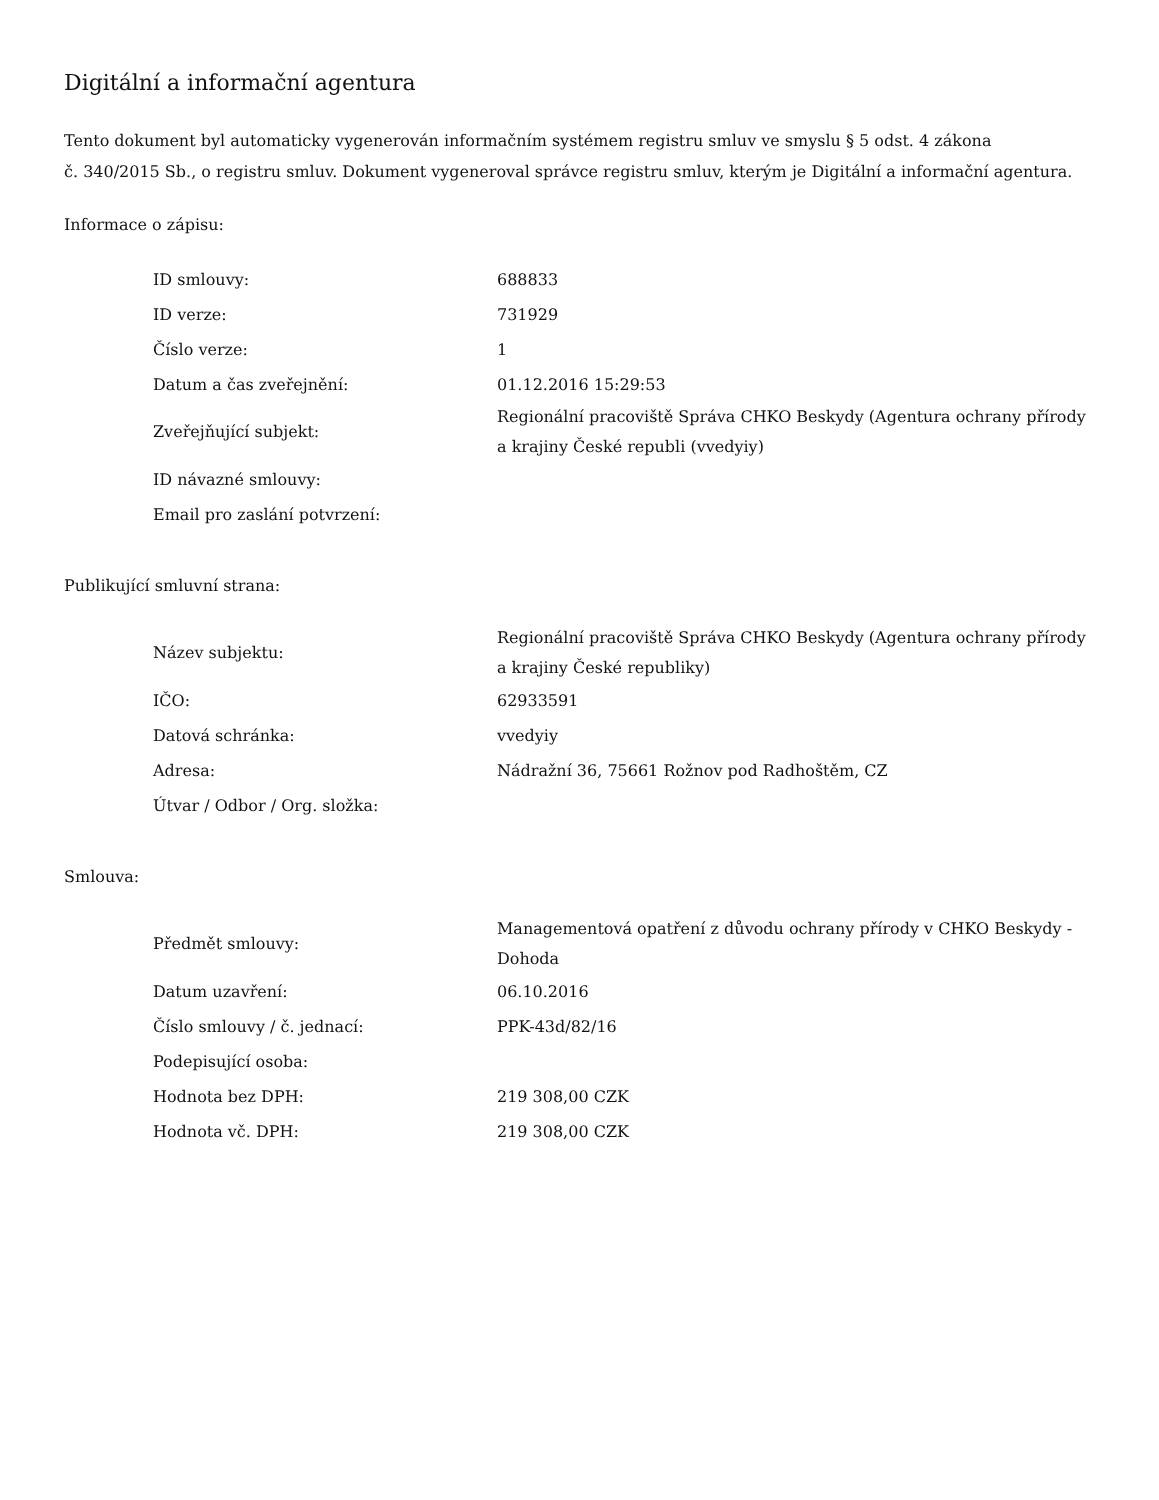Digitální a informační agentura
Tento dokument byl automaticky vygenerován informačním systémem registru smluv ve smyslu § 5 odst. 4 zákona
č. 340/2015 Sb., o registru smluv. Dokument vygeneroval správce registru smluv, kterým je Digitální a informační agentura.
Informace o zápisu:
| ID smlouvy: | 688833 |
| ID verze: | 731929 |
| Číslo verze: | 1 |
| Datum a čas zveřejnění: | 01.12.2016 15:29:53 |
| Zveřejňující subjekt: | Regionální pracoviště Správa CHKO Beskydy (Agentura ochrany přírody a krajiny České republi (vvedyiy) |
| ID návazné smlouvy: | |
| Email pro zaslání potvrzení: | |
Publikující smluvní strana:
| Název subjektu: | Regionální pracoviště Správa CHKO Beskydy (Agentura ochrany přírody a krajiny České republiky) |
| IČO: | 62933591 |
| Datová schránka: | vvedyiy |
| Adresa: | Nádražní 36, 75661 Rožnov pod Radhoštěm, CZ |
| Útvar / Odbor / Org. složka: | |
Smlouva:
| Předmět smlouvy: | Managementová opatření z důvodu ochrany přírody v CHKO Beskydy - Dohoda |
| Datum uzavření: | 06.10.2016 |
| Číslo smlouvy / č. jednací: | PPK-43d/82/16 |
| Podepisující osoba: | |
| Hodnota bez DPH: | 219 308,00 CZK |
| Hodnota vč. DPH: | 219 308,00 CZK |